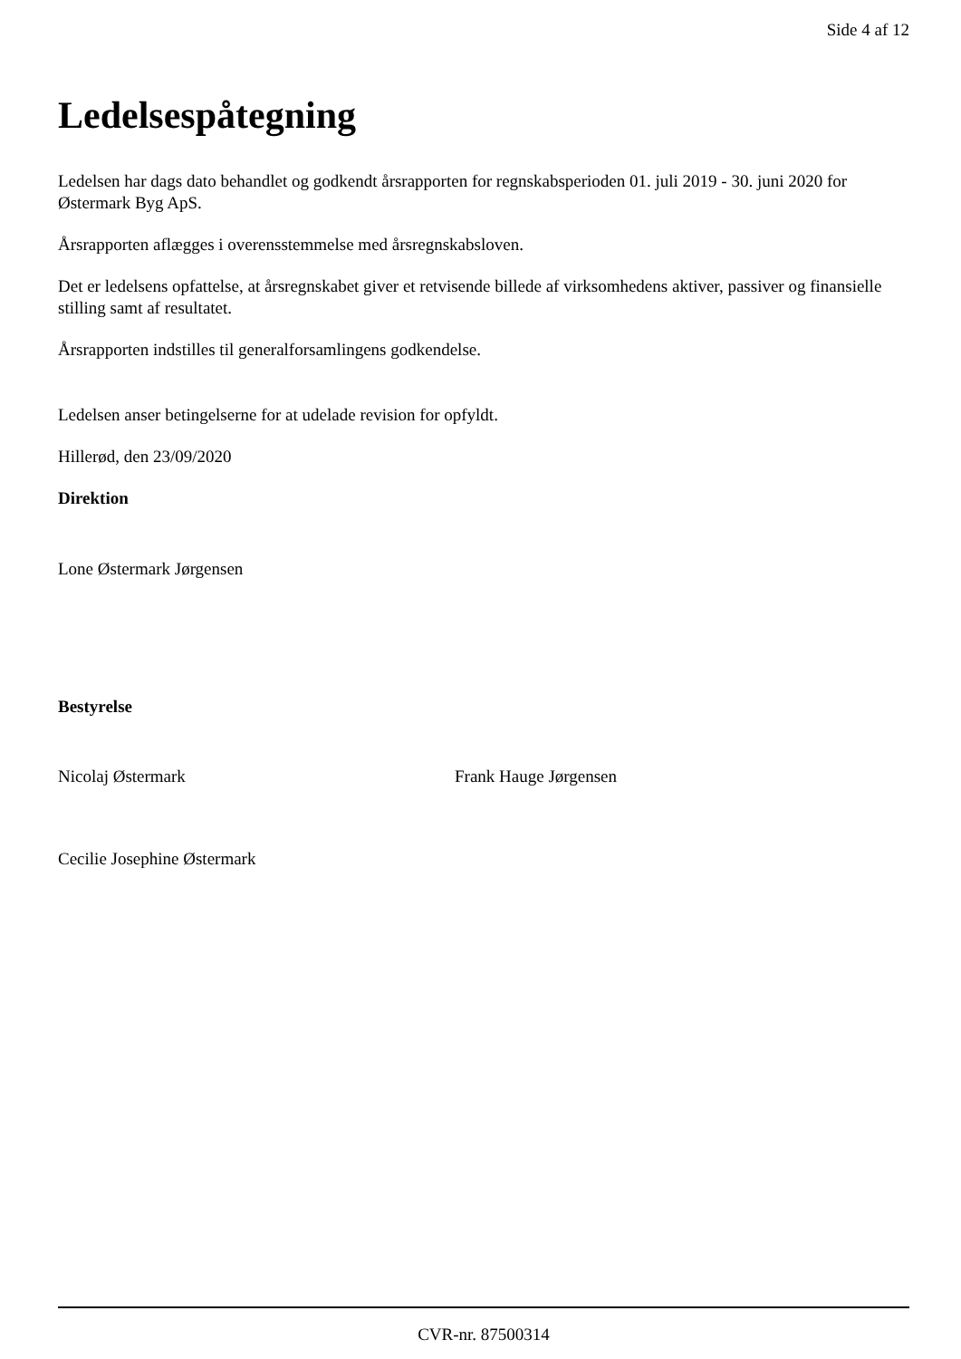Side 4 af 12
Ledelsespåtegning
Ledelsen har dags dato behandlet og godkendt årsrapporten for regnskabsperioden 01. juli 2019 - 30. juni 2020 for Østermark Byg ApS.
Årsrapporten aflægges i overensstemmelse med årsregnskabsloven.
Det er ledelsens opfattelse, at årsregnskabet giver et retvisende billede af virksomhedens aktiver, passiver og finansielle stilling samt af resultatet.
Årsrapporten indstilles til generalforsamlingens godkendelse.
Ledelsen anser betingelserne for at udelade revision for opfyldt.
Hillerød, den 23/09/2020
Direktion
Lone Østermark Jørgensen
Bestyrelse
Nicolaj Østermark Frank Hauge Jørgensen
Cecilie Josephine Østermark
CVR-nr. 87500314